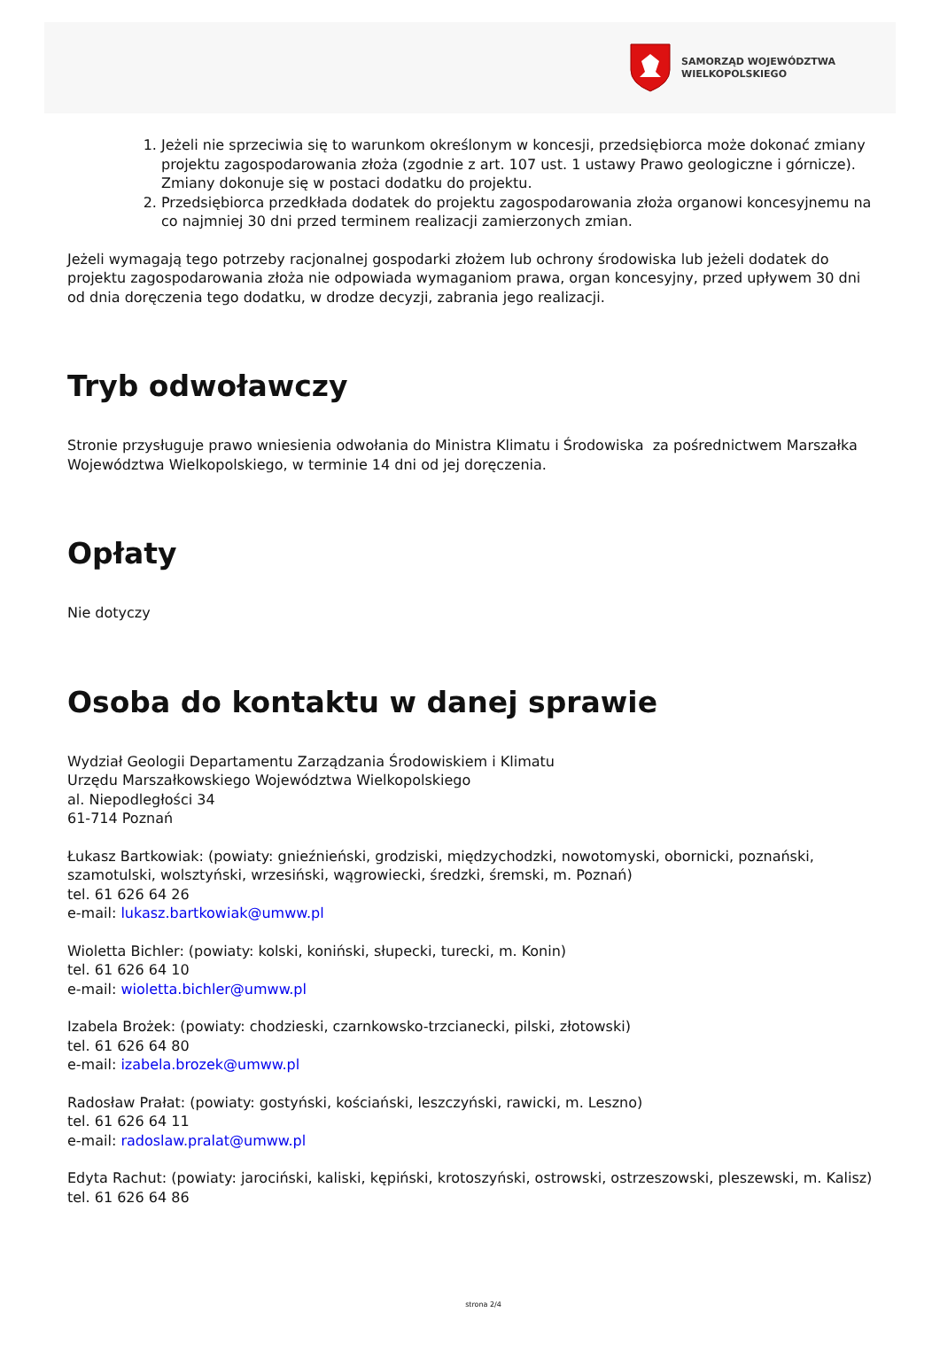SAMORZĄD WOJEWÓDZTWA
WIELKOPOLSKIEGO
1. Jeżeli nie sprzeciwia się to warunkom określonym w koncesji, przedsiębiorca może dokonać zmiany projektu zagospodarowania złoża (zgodnie z art. 107 ust. 1 ustawy Prawo geologiczne i górnicze). Zmiany dokonuje się w postaci dodatku do projektu.
2. Przedsiębiorca przedkłada dodatek do projektu zagospodarowania złoża organowi koncesyjnemu na co najmniej 30 dni przed terminem realizacji zamierzonych zmian.
Jeżeli wymagają tego potrzeby racjonalnej gospodarki złożem lub ochrony środowiska lub jeżeli dodatek do projektu zagospodarowania złoża nie odpowiada wymaganiom prawa, organ koncesyjny, przed upływem 30 dni od dnia doręczenia tego dodatku, w drodze decyzji, zabrania jego realizacji.
Tryb odwoławczy
Stronie przysługuje prawo wniesienia odwołania do Ministra Klimatu i Środowiska za pośrednictwem Marszałka Województwa Wielkopolskiego, w terminie 14 dni od jej doręczenia.
Opłaty
Nie dotyczy
Osoba do kontaktu w danej sprawie
Wydział Geologii Departamentu Zarządzania Środowiskiem i Klimatu
Urzędu Marszałkowskiego Województwa Wielkopolskiego
al. Niepodległości 34
61-714 Poznań
Łukasz Bartkowiak: (powiaty: gnieźnieński, grodziski, międzychodzki, nowotomyski, obornicki, poznański, szamotulski, wolsztyński, wrzesiński, wągrowiecki, średzki, śremski, m. Poznań)
tel. 61 626 64 26
e-mail: lukasz.bartkowiak@umww.pl
Wioletta Bichler: (powiaty: kolski, koniński, słupecki, turecki, m. Konin)
tel. 61 626 64 10
e-mail: wioletta.bichler@umww.pl
Izabela Brożek: (powiaty: chodzieski, czarnkowsko-trzcianecki, pilski, złotowski)
tel. 61 626 64 80
e-mail: izabela.brozek@umww.pl
Radosław Prałat: (powiaty: gostyński, kościański, leszczyński, rawicki, m. Leszno)
tel. 61 626 64 11
e-mail: radoslaw.pralat@umww.pl
Edyta Rachut: (powiaty: jarociński, kaliski, kępiński, krotoszyński, ostrowski, ostrzeszowski, pleszewski, m. Kalisz)
tel. 61 626 64 86
strona 2/4